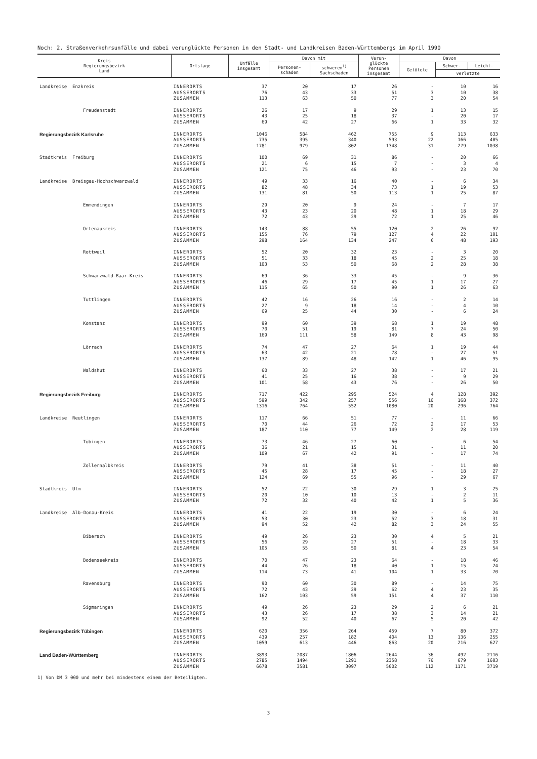Noch: 2. Straßenverkehrsunfälle und dabei verunglückte Personen in den Stadt- und Landkreisen Baden-Württembergs im April 1990
| Kreis Regierungsbezirk Land | Ortslage | Unfälle insgesamt | Davon mit | | Verun- glückte Personen insgesamt | Davon | | |
| --- | --- | --- | --- | --- | --- | --- | --- | --- |
| | | | Personen- schaden | schwerem<sup>1)</sup> Sachschaden | | Getötete | Schwer- | Leicht- |
| | | | | | | | verletzte | |
| Landkreise Enzkreis | INNERORTS AUSSERORTS ZUSAMMEN | 37 76 113 | 20 43 63 | 17 33 50 | 26 51 77 | - 3 3 | 10 10 20 | 16 38 54 |
| Freudenstadt | INNERORTS AUSSERORTS ZUSAMMEN | 26 43 69 | 17 25 42 | 9 18 27 | 29 37 66 | 1 - 1 | 13 20 33 | 15 17 32 |
| Regierungsbezirk Karlsruhe | INNERORTS AUSSERORTS ZUSAMMEN | 1046 735 1781 | 584 395 979 | 462 340 802 | 755 593 1348 | 9 22 31 | 113 166 279 | 633 405 1038 |
| Stadtkreis Freiburg | INNERORTS AUSSERORTS ZUSAMMEN | 100 21 121 | 69 6 75 | 31 15 46 | 86 7 93 | - - - | 20 3 23 | 66 4 70 |
| Landkreise Breisgau-Hochschwarzwald | INNERORTS AUSSERORTS ZUSAMMEN | 49 82 131 | 33 48 81 | 16 34 50 | 40 73 113 | - 1 1 | 6 19 25 | 34 53 87 |
| Emmendingen | INNERORTS AUSSERORTS ZUSAMMEN | 29 43 72 | 20 23 43 | 9 20 29 | 24 48 72 | - 1 1 | 7 18 25 | 17 29 46 |
| Ortenaukreis | INNERORTS AUSSERORTS ZUSAMMEN | 143 155 298 | 88 76 164 | 55 79 134 | 120 127 247 | 2 4 6 | 26 22 48 | 92 101 193 |
| Rottweil | INNERORTS AUSSERORTS ZUSAMMEN | 52 51 103 | 20 33 53 | 32 18 50 | 23 45 68 | - 2 2 | 3 25 28 | 20 18 38 |
| Schwarzwald-Baar-Kreis | INNERORTS AUSSERORTS ZUSAMMEN | 69 46 115 | 36 29 65 | 33 17 50 | 45 45 90 | - 1 1 | 9 17 26 | 36 27 63 |
| Tuttlingen | INNERORTS AUSSERORTS ZUSAMMEN | 42 27 69 | 16 9 25 | 26 18 44 | 16 14 30 | - - - | 2 4 6 | 14 10 24 |
| Konstanz | INNERORTS AUSSERORTS ZUSAMMEN | 99 70 169 | 60 51 111 | 39 19 58 | 68 81 149 | 1 7 8 | 19 24 43 | 48 50 98 |
| Lörrach | INNERORTS AUSSERORTS ZUSAMMEN | 74 63 137 | 47 42 89 | 27 21 48 | 64 78 142 | 1 - 1 | 19 27 46 | 44 51 95 |
| Waldshut | INNERORTS AUSSERORTS ZUSAMMEN | 60 41 101 | 33 25 58 | 27 16 43 | 38 38 76 | - - - | 17 9 26 | 21 29 50 |
| Regierungsbezirk Freiburg | INNERORTS AUSSERORTS ZUSAMMEN | 717 599 1316 | 422 342 764 | 295 257 552 | 524 556 1080 | 4 16 20 | 128 168 296 | 392 372 764 |
| Landkreise Reutlingen | INNERORTS AUSSERORTS ZUSAMMEN | 117 70 187 | 66 44 110 | 51 26 77 | 77 72 149 | - 2 2 | 11 17 28 | 66 53 119 |
| Tübingen | INNERORTS AUSSERORTS ZUSAMMEN | 73 36 109 | 46 21 67 | 27 15 42 | 60 31 91 | - - - | 6 11 17 | 54 20 74 |
| Zollernalbkreis | INNERORTS AUSSERORTS ZUSAMMEN | 79 45 124 | 41 28 69 | 38 17 55 | 51 45 96 | - - - | 11 18 29 | 40 27 67 |
| Stadtkreis Ulm | INNERORTS AUSSERORTS ZUSAMMEN | 52 20 72 | 22 10 32 | 30 10 40 | 29 13 42 | 1 - 1 | 3 2 5 | 25 11 36 |
| Landkreise Alb-Donau-Kreis | INNERORTS AUSSERORTS ZUSAMMEN | 41 53 94 | 22 30 52 | 19 23 42 | 30 52 82 | - 3 3 | 6 18 24 | 24 31 55 |
| Biberach | INNERORTS AUSSERORTS ZUSAMMEN | 49 56 105 | 26 29 55 | 23 27 50 | 30 51 81 | 4 - 4 | 5 18 23 | 21 33 54 |
| Bodenseekreis | INNERORTS AUSSERORTS ZUSAMMEN | 70 44 114 | 47 26 73 | 23 18 41 | 64 40 104 | - 1 1 | 18 15 33 | 46 24 70 |
| Ravensburg | INNERORTS AUSSERORTS ZUSAMMEN | 90 72 162 | 60 43 103 | 30 29 59 | 89 62 151 | - 4 4 | 14 23 37 | 75 35 110 |
| Sigmaringen | INNERORTS AUSSERORTS ZUSAMMEN | 49 43 92 | 26 26 52 | 23 17 40 | 29 38 67 | 2 3 5 | 6 14 20 | 21 21 42 |
| Regierungsbezirk Tübingen | INNERORTS AUSSERORTS ZUSAMMEN | 620 439 1059 | 356 257 613 | 264 182 446 | 459 404 863 | 7 13 20 | 80 136 216 | 372 255 627 |
| Land Baden-Württemberg | INNERORTS AUSSERORTS ZUSAMMEN | 3893 2785 6678 | 2087 1494 3581 | 1806 1291 3097 | 2644 2358 5002 | 36 76 112 | 492 679 1171 | 2116 1603 3719 |
1) Von DM 3 000 und mehr bei mindestens einem der Beteiligten.
3